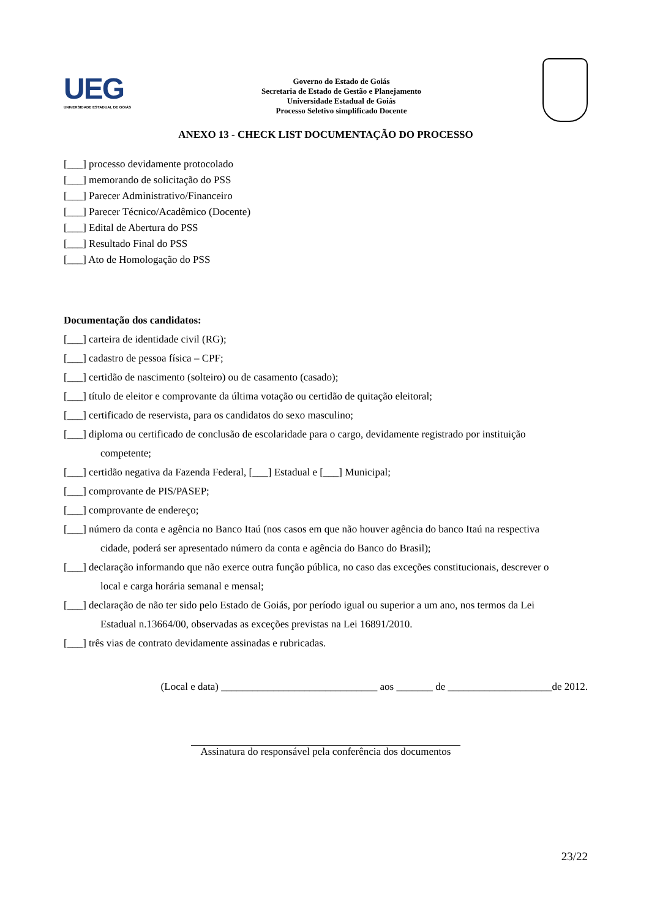UEG
UNIVERSIDADE ESTADUAL DE GOIÁS
Governo do Estado de Goiás
Secretaria de Estado de Gestão e Planejamento
Universidade Estadual de Goiás
Processo Seletivo simplificado Docente
ANEXO 13 - CHECK LIST DOCUMENTAÇÃO DO PROCESSO
[___] processo devidamente protocolado
[___] memorando de solicitação do PSS
[___] Parecer Administrativo/Financeiro
[___] Parecer Técnico/Acadêmico (Docente)
[___] Edital de Abertura do PSS
[___] Resultado Final do PSS
[___] Ato de Homologação do PSS
Documentação dos candidatos:
[___] carteira de identidade civil (RG);
[___] cadastro de pessoa física – CPF;
[___] certidão de nascimento (solteiro) ou de casamento (casado);
[___] título de eleitor e comprovante da última votação ou certidão de quitação eleitoral;
[___] certificado de reservista, para os candidatos do sexo masculino;
[___] diploma ou certificado de conclusão de escolaridade para o cargo, devidamente registrado por instituição
competente;
[___] certidão negativa da Fazenda Federal, [___] Estadual e [___] Municipal;
[___] comprovante de PIS/PASEP;
[___] comprovante de endereço;
[___] número da conta e agência no Banco Itaú (nos casos em que não houver agência do banco Itaú na respectiva
cidade, poderá ser apresentado número da conta e agência do Banco do Brasil);
[___] declaração informando que não exerce outra função pública, no caso das exceções constitucionais, descrever o
local e carga horária semanal e mensal;
[___] declaração de não ter sido pelo Estado de Goiás, por período igual ou superior a um ano, nos termos da Lei
Estadual n.13664/00, observadas as exceções previstas na Lei 16891/2010.
[___] três vias de contrato devidamente assinadas e rubricadas.
(Local e data) ______________________________ aos _______ de ____________________de 2012.
Assinatura do responsável pela conferência dos documentos
23/22